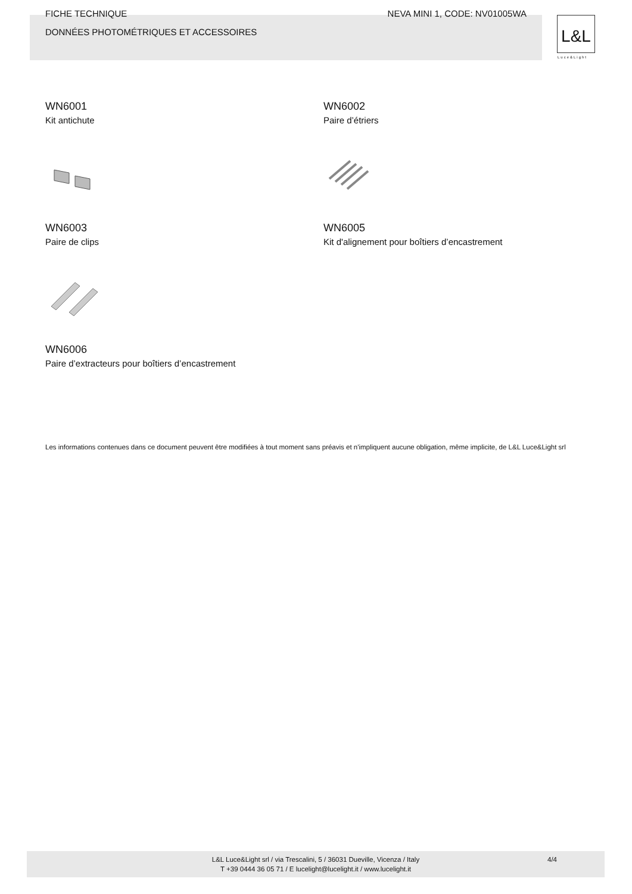FICHE TECHNIQUE NEVA MINI 1, CODE: NV01005WA
DONNÉES PHOTOMÉTRIQUES ET ACCESSOIRES
L&L
Luce&Light
WN6001
Kit antichute
WN6002
Paire d’étriers
WN6003
Paire de clips
WN6005
Kit d'alignement pour boîtiers d’encastrement
WN6006
Paire d’extracteurs pour boîtiers d’encastrement
Les informations contenues dans ce document peuvent être modifiées à tout moment sans préavis et n'impliquent aucune obligation, même implicite, de L&L Luce&Light srl
L&L Luce&Light srl / via Trescalini, 5 / 36031 Dueville, Vicenza / Italy
T +39 0444 36 05 71 / E lucelight@lucelight.it / www.lucelight.it
4/4